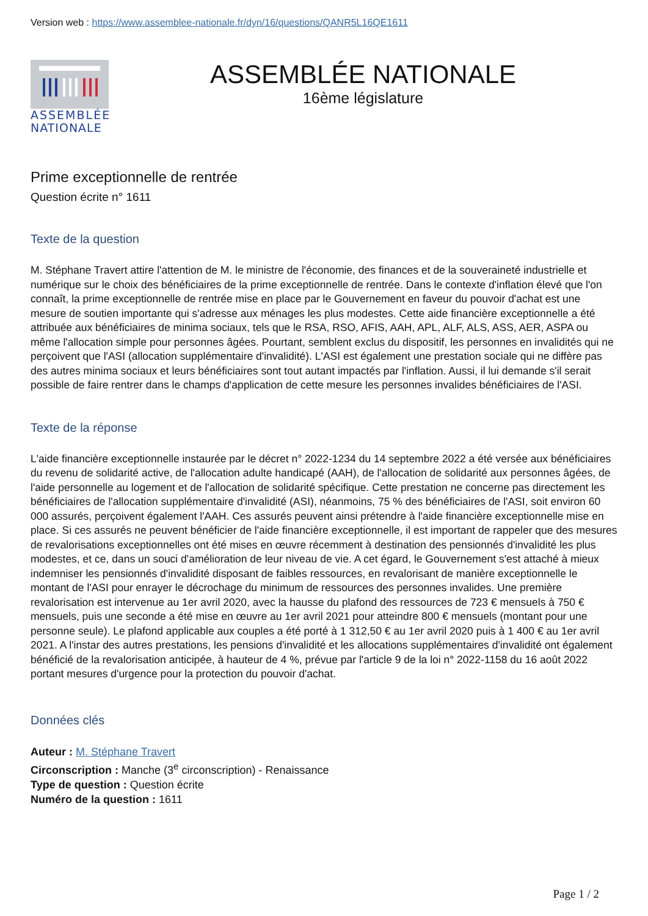Version web : https://www.assemblee-nationale.fr/dyn/16/questions/QANR5L16QE1611
ASSEMBLÉE
NATIONALE
ASSEMBLÉE NATIONALE
16ème législature
Prime exceptionnelle de rentrée
Question écrite n° 1611
Texte de la question
M. Stéphane Travert attire l'attention de M. le ministre de l'économie, des finances et de la souveraineté industrielle et numérique sur le choix des bénéficiaires de la prime exceptionnelle de rentrée. Dans le contexte d'inflation élevé que l'on connaît, la prime exceptionnelle de rentrée mise en place par le Gouvernement en faveur du pouvoir d'achat est une mesure de soutien importante qui s'adresse aux ménages les plus modestes. Cette aide financière exceptionnelle a été attribuée aux bénéficiaires de minima sociaux, tels que le RSA, RSO, AFIS, AAH, APL, ALF, ALS, ASS, AER, ASPA ou même l'allocation simple pour personnes âgées. Pourtant, semblent exclus du dispositif, les personnes en invalidités qui ne perçoivent que l'ASI (allocation supplémentaire d'invalidité). L'ASI est également une prestation sociale qui ne diffère pas des autres minima sociaux et leurs bénéficiaires sont tout autant impactés par l'inflation. Aussi, il lui demande s'il serait possible de faire rentrer dans le champs d'application de cette mesure les personnes invalides bénéficiaires de l'ASI.
Texte de la réponse
L'aide financière exceptionnelle instaurée par le décret n° 2022-1234 du 14 septembre 2022 a été versée aux bénéficiaires du revenu de solidarité active, de l'allocation adulte handicapé (AAH), de l'allocation de solidarité aux personnes âgées, de l'aide personnelle au logement et de l'allocation de solidarité spécifique. Cette prestation ne concerne pas directement les bénéficiaires de l'allocation supplémentaire d'invalidité (ASI), néanmoins, 75 % des bénéficiaires de l'ASI, soit environ 60 000 assurés, perçoivent également l'AAH. Ces assurés peuvent ainsi prétendre à l'aide financière exceptionnelle mise en place. Si ces assurés ne peuvent bénéficier de l'aide financière exceptionnelle, il est important de rappeler que des mesures de revalorisations exceptionnelles ont été mises en œuvre récemment à destination des pensionnés d'invalidité les plus modestes, et ce, dans un souci d'amélioration de leur niveau de vie. A cet égard, le Gouvernement s'est attaché à mieux indemniser les pensionnés d'invalidité disposant de faibles ressources, en revalorisant de manière exceptionnelle le montant de l'ASI pour enrayer le décrochage du minimum de ressources des personnes invalides. Une première revalorisation est intervenue au 1er avril 2020, avec la hausse du plafond des ressources de 723 € mensuels à 750 € mensuels, puis une seconde a été mise en œuvre au 1er avril 2021 pour atteindre 800 € mensuels (montant pour une personne seule). Le plafond applicable aux couples a été porté à 1 312,50 € au 1er avril 2020 puis à 1 400 € au 1er avril 2021. A l'instar des autres prestations, les pensions d'invalidité et les allocations supplémentaires d'invalidité ont également bénéficié de la revalorisation anticipée, à hauteur de 4 %, prévue par l'article 9 de la loi n° 2022-1158 du 16 août 2022 portant mesures d'urgence pour la protection du pouvoir d'achat.
Données clés
Auteur : M. Stéphane Travert
Circonscription : Manche (3<sup>e</sup> circonscription) - Renaissance
Type de question : Question écrite
Numéro de la question : 1611
Page 1 / 2